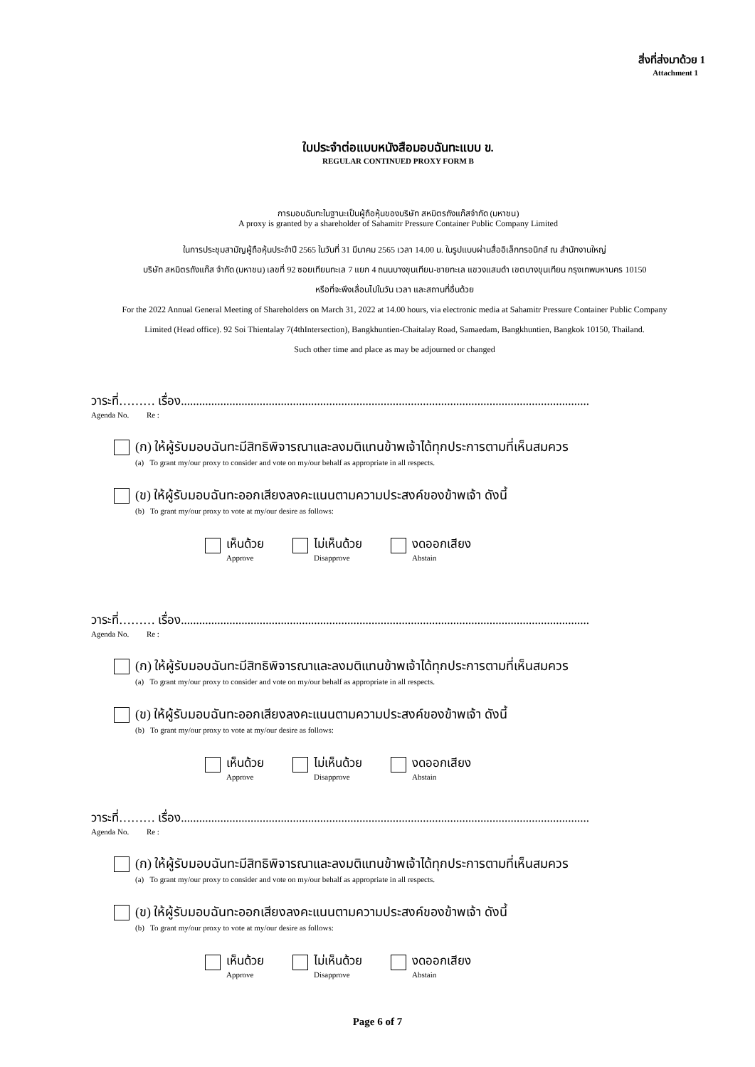สิ่งที่ส่งมาด้วย 1
Attachment 1
ใบประจำต่อแบบหนังสือมอบฉันทะแบบ ข.
REGULAR CONTINUED PROXY FORM B
การมอบฉันทะในฐานะเป็นผู้ถือหุ้นของบริษัท สหมิตรถังแก๊สจำกัด (มหาชน)
A proxy is granted by a shareholder of Sahamitr Pressure Container Public Company Limited
ในการประชุมสามัญผู้ถือหุ้นประจำปี 2565 ในวันที่ 31 มีนาคม 2565 เวลา 14.00 น. ในรูปแบบผ่านสื่ออิเล็กทรอนิกส์ ณ สำนักงานใหญ่
บริษัท สหมิตรถังแก๊ส จำกัด (มหาชน) เลขที่ 92 ซอยเทียนทะเล 7 แยก 4 ถนนบางขุนเทียน-ชายทะเล แขวงแสมดำ เขตบางขุนเทียน กรุงเทพมหานคร 10150
หรือที่จะพึงเลื่อนไปในวัน เวลา และสถานที่อื่นด้วย
For the 2022 Annual General Meeting of Shareholders on March 31, 2022 at 14.00 hours, via electronic media at Sahamitr Pressure Container Public Company
Limited (Head office). 92 Soi Thientalay 7(4thIntersection), Bangkhuntien-Chaitalay Road, Samaedam, Bangkhuntien, Bangkok 10150, Thailand.
Such other time and place as may be adjourned or changed
วาระที่……… เรื่อง.......................................................................................................................................
Agenda No. Re :
(ก) ให้ผู้รับมอบฉันทะมีสิทธิพิจารณาและลงมติแทนข้าพเจ้าได้ทุกประการตามที่เห็นสมควร
(a) To grant my/our proxy to consider and vote on my/our behalf as appropriate in all respects.
(ข) ให้ผู้รับมอบฉันทะออกเสียงลงคะแนนตามความประสงค์ของข้าพเจ้า ดังนี้
(b) To grant my/our proxy to vote at my/our desire as follows:
เห็นด้วย
Approve
ไม่เห็นด้วย
Disapprove
งดออกเสียง
Abstain
วาระที่……… เรื่อง.......................................................................................................................................
Agenda No. Re :
(ก) ให้ผู้รับมอบฉันทะมีสิทธิพิจารณาและลงมติแทนข้าพเจ้าได้ทุกประการตามที่เห็นสมควร
(a) To grant my/our proxy to consider and vote on my/our behalf as appropriate in all respects.
(ข) ให้ผู้รับมอบฉันทะออกเสียงลงคะแนนตามความประสงค์ของข้าพเจ้า ดังนี้
(b) To grant my/our proxy to vote at my/our desire as follows:
เห็นด้วย
Approve
ไม่เห็นด้วย
Disapprove
งดออกเสียง
Abstain
วาระที่……… เรื่อง.......................................................................................................................................
Agenda No. Re :
(ก) ให้ผู้รับมอบฉันทะมีสิทธิพิจารณาและลงมติแทนข้าพเจ้าได้ทุกประการตามที่เห็นสมควร
(a) To grant my/our proxy to consider and vote on my/our behalf as appropriate in all respects.
(ข) ให้ผู้รับมอบฉันทะออกเสียงลงคะแนนตามความประสงค์ของข้าพเจ้า ดังนี้
(b) To grant my/our proxy to vote at my/our desire as follows:
เห็นด้วย
Approve
ไม่เห็นด้วย
Disapprove
งดออกเสียง
Abstain
Page 6 of 7